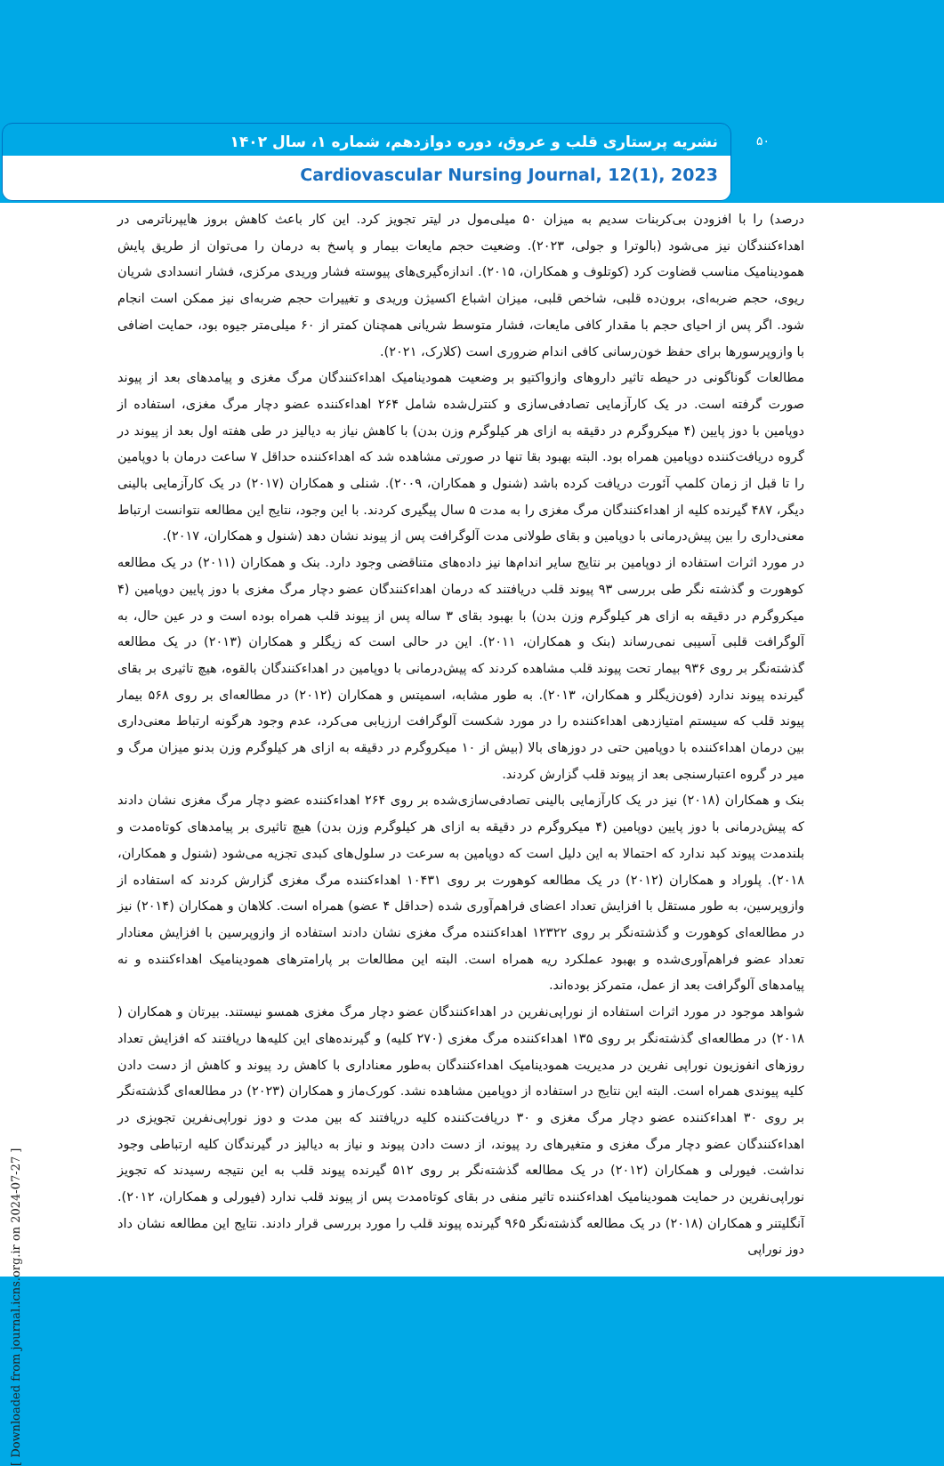نشریه پرستاری قلب و عروق، دوره دوازدهم، شماره ۱، سال ۱۴۰۲
Cardiovascular Nursing Journal, 12(1), 2023
۵۰
درصد) را با افزودن بی‌کربنات سدیم به میزان ۵۰ میلی‌مول در لیتر تجویز کرد. این کار باعث کاهش بروز هایپرناترمی در اهداءکنندگان نیز می‌شود (بالوترا و جولی، ۲۰۲۳). وضعیت حجم مایعات بیمار و پاسخ به درمان را می‌توان از طریق پایش همودینامیک مناسب قضاوت کرد (کوتلوف و همکاران، ۲۰۱۵). اندازه‌گیری‌های پیوسته فشار وریدی مرکزی، فشار انسدادی شریان ریوی، حجم ضربه‌ای، برون‌ده قلبی، شاخص قلبی، میزان اشباع اکسیژن وریدی و تغییرات حجم ضربه‌ای نیز ممکن است انجام شود. اگر پس از احیای حجم با مقدار کافی مایعات، فشار متوسط شریانی همچنان کمتر از ۶۰ میلی‌متر جیوه بود، حمایت اضافی با وازوپرسورها برای حفظ خون‌رسانی کافی اندام ضروری است (کلارک، ۲۰۲۱).
مطالعات گوناگونی در حیطه تاثیر داروهای وازواکتیو بر وضعیت همودینامیک اهداءکنندگان مرگ مغزی و پیامدهای بعد از پیوند صورت گرفته است. در یک کارآزمایی تصادفی‌سازی و کنترل‌شده شامل ۲۶۴ اهداءکننده عضو دچار مرگ مغزی، استفاده از دوپامین با دوز پایین (۴ میکروگرم در دقیقه به ازای هر کیلوگرم وزن بدن) با کاهش نیاز به دیالیز در طی هفته اول بعد از پیوند در گروه دریافت‌کننده دوپامین همراه بود. البته بهبود بقا تنها در صورتی مشاهده شد که اهداءکننده حداقل ۷ ساعت درمان با دوپامین را تا قبل از زمان کلمپ آئورت دریافت کرده باشد (شنول و همکاران، ۲۰۰۹). شنلی و همکاران (۲۰۱۷) در یک کارآزمایی بالینی دیگر، ۴۸۷ گیرنده کلیه از اهداءکنندگان مرگ مغزی را به مدت ۵ سال پیگیری کردند. با این وجود، نتایج این مطالعه نتوانست ارتباط معنی‌داری را بین پیش‌درمانی با دوپامین و بقای طولانی مدت آلوگرافت پس از پیوند نشان دهد (شنول و همکاران، ۲۰۱۷).
در مورد اثرات استفاده از دوپامین بر نتایج سایر اندام‌ها نیز داده‌های متناقضی وجود دارد. بنک و همکاران (۲۰۱۱) در یک مطالعه کوهورت و گذشته نگر طی بررسی ۹۳ پیوند قلب دریافتند که درمان اهداءکنندگان عضو دچار مرگ مغزی با دوز پایین دوپامین (۴ میکروگرم در دقیقه به ازای هر کیلوگرم وزن بدن) با بهبود بقای ۳ ساله پس از پیوند قلب همراه بوده است و در عین حال، به آلوگرافت قلبی آسیبی نمی‌رساند (بنک و همکاران، ۲۰۱۱). این در حالی است که زیگلر و همکاران (۲۰۱۳) در یک مطالعه گذشته‌نگر بر روی ۹۳۶ بیمار تحت پیوند قلب مشاهده کردند که پیش‌درمانی با دوپامین در اهداءکنندگان بالقوه، هیچ تاثیری بر بقای گیرنده پیوند ندارد (فون‌زیگلر و همکاران، ۲۰۱۳). به طور مشابه، اسمیتس و همکاران (۲۰۱۲) در مطالعه‌ای بر روی ۵۶۸ بیمار پیوند قلب که سیستم امتیازدهی اهداءکننده را در مورد شکست آلوگرافت ارزیابی می‌کرد، عدم وجود هرگونه ارتباط معنی‌داری بین درمان اهداءکننده با دوپامین حتی در دوزهای بالا (بیش از ۱۰ میکروگرم در دقیقه به ازای هر کیلوگرم وزن بدنو میزان مرگ و میر در گروه اعتبارسنجی بعد از پیوند قلب گزارش کردند.
بنک و همکاران (۲۰۱۸) نیز در یک کارآزمایی بالینی تصادفی‌سازی‌شده بر روی ۲۶۴ اهداءکننده عضو دچار مرگ مغزی نشان دادند که پیش‌درمانی با دوز پایین دوپامین (۴ میکروگرم در دقیقه به ازای هر کیلوگرم وزن بدن) هیچ تاثیری بر پیامدهای کوتاه‌مدت و بلندمدت پیوند کبد ندارد که احتمالا به این دلیل است که دوپامین به سرعت در سلول‌های کبدی تجزیه می‌شود (شنول و همکاران، ۲۰۱۸). پلوراد و همکاران (۲۰۱۲) در یک مطالعه کوهورت بر روی ۱۰۴۳۱ اهداءکننده مرگ مغزی گزارش کردند که استفاده از وازوپرسین، به طور مستقل با افزایش تعداد اعضای فراهم‌آوری شده (حداقل ۴ عضو) همراه است. کلاهان و همکاران (۲۰۱۴) نیز در مطالعه‌ای کوهورت و گذشته‌نگر بر روی ۱۲۳۲۲ اهداءکننده مرگ مغزی نشان دادند استفاده از وازوپرسین با افزایش معنادار تعداد عضو فراهم‌آوری‌شده و بهبود عملکرد ریه همراه است. البته این مطالعات بر پارامترهای همودینامیک اهداءکننده و نه پیامدهای آلوگرافت بعد از عمل، متمرکز بوده‌اند.
شواهد موجود در مورد اثرات استفاده از نوراپی‌نفرین در اهداءکنندگان عضو دچار مرگ مغزی همسو نیستند. بیرتان و همکاران ( ۲۰۱۸) در مطالعه‌ای گذشته‌نگر بر روی ۱۳۵ اهداءکننده مرگ مغزی (۲۷۰ کلیه) و گیرنده‌های این کلیه‌ها دریافتند که افزایش تعداد روزهای انفوزیون نوراپی نفرین در مدیریت همودینامیک اهداءکنندگان به‌طور معناداری با کاهش رد پیوند و کاهش از دست دادن کلیه پیوندی همراه است. البته این نتایج در استفاده از دوپامین مشاهده نشد. کورک‌ماز و همکاران (۲۰۲۳) در مطالعه‌ای گذشته‌نگر بر روی ۳۰ اهداءکننده عضو دچار مرگ مغزی و ۳۰ دریافت‌کننده کلیه دریافتند که بین مدت و دوز نوراپی‌نفرین تجویزی در اهداءکنندگان عضو دچار مرگ مغزی و متغیرهای رد پیوند، از دست دادن پیوند و نیاز به دیالیز در گیرندگان کلیه ارتباطی وجود نداشت. فیورلی و همکاران (۲۰۱۲) در یک مطالعه گذشته‌نگر بر روی ۵۱۲ گیرنده پیوند قلب به این نتیجه رسیدند که تجویز نوراپی‌نفرین در حمایت همودینامیک اهداءکننده تاثیر منفی در بقای کوتاه‌مدت پس از پیوند قلب ندارد (فیورلی و همکاران، ۲۰۱۲). آنگلیتنر و همکاران (۲۰۱۸) در یک مطالعه گذشته‌نگر ۹۶۵ گیرنده پیوند قلب را مورد بررسی قرار دادند. نتایج این مطالعه نشان داد دوز نوراپی
[ Downloaded from journal.icns.org.ir on 2024-07-27 ]